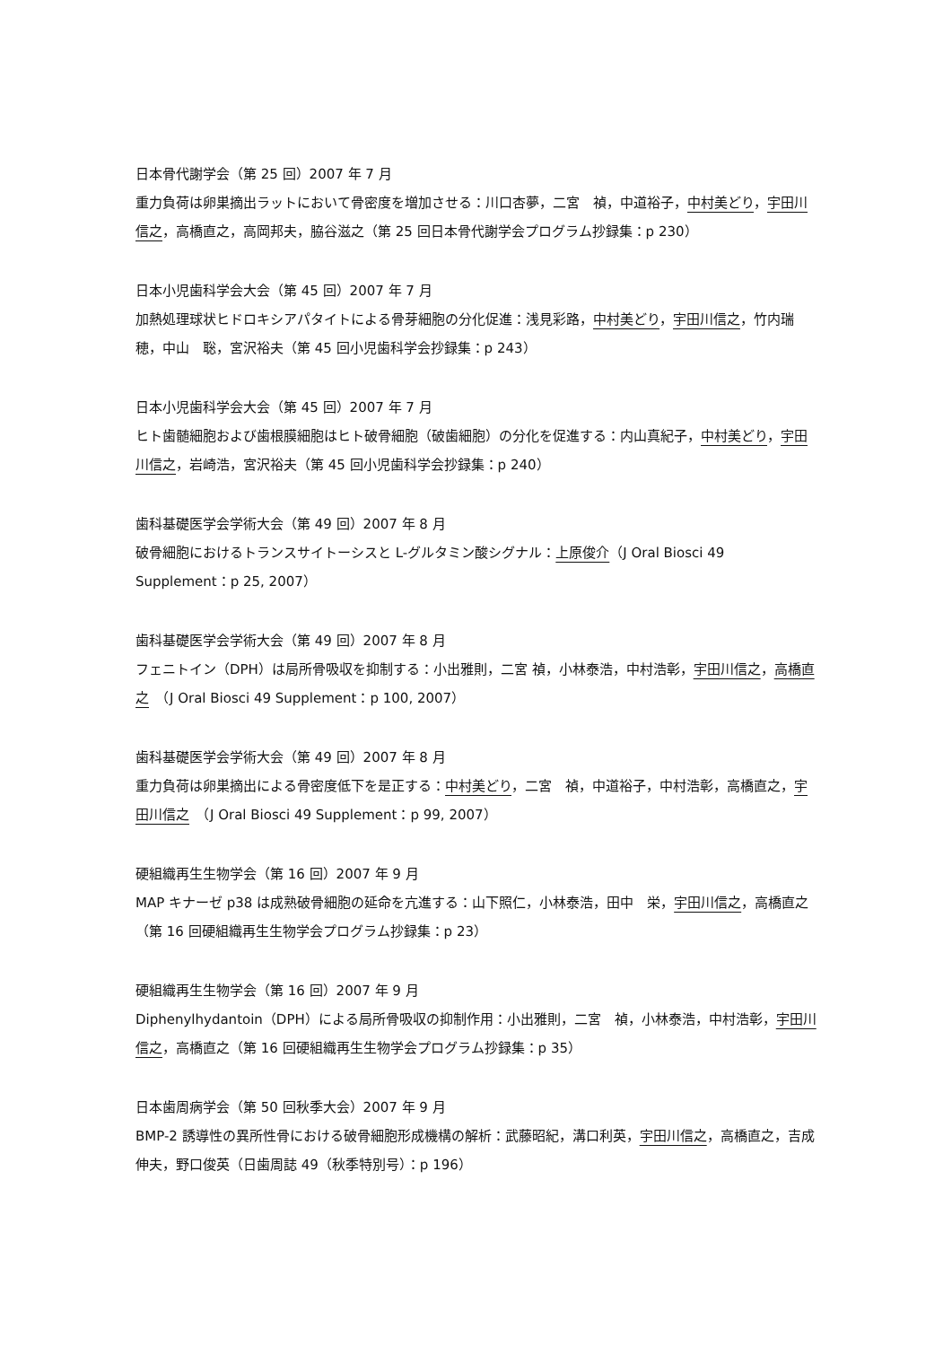日本骨代謝学会（第 25 回）2007 年 7 月
重力負荷は卵巣摘出ラットにおいて骨密度を増加させる：川口杏夢，二宮　禎，中道裕子，中村美どり，宇田川信之，高橋直之，高岡邦夫，脇谷滋之（第 25 回日本骨代謝学会プログラム抄録集：p 230）
日本小児歯科学会大会（第 45 回）2007 年 7 月
加熱処理球状ヒドロキシアパタイトによる骨芽細胞の分化促進：浅見彩路，中村美どり，宇田川信之，竹内瑞穂，中山　聡，宮沢裕夫（第 45 回小児歯科学会抄録集：p 243）
日本小児歯科学会大会（第 45 回）2007 年 7 月
ヒト歯髄細胞および歯根膜細胞はヒト破骨細胞（破歯細胞）の分化を促進する：内山真紀子，中村美どり，宇田川信之，岩崎浩，宮沢裕夫（第 45 回小児歯科学会抄録集：p 240）
歯科基礎医学会学術大会（第 49 回）2007 年 8 月
破骨細胞におけるトランスサイトーシスと L-グルタミン酸シグナル：上原俊介（J Oral Biosci 49 Supplement：p 25, 2007）
歯科基礎医学会学術大会（第 49 回）2007 年 8 月
フェニトイン（DPH）は局所骨吸収を抑制する：小出雅則，二宮 禎，小林泰浩，中村浩彰，宇田川信之，高橋直之　（J Oral Biosci 49 Supplement：p 100, 2007）
歯科基礎医学会学術大会（第 49 回）2007 年 8 月
重力負荷は卵巣摘出による骨密度低下を是正する：中村美どり，二宮　禎，中道裕子，中村浩彰，高橋直之，宇田川信之　（J Oral Biosci 49 Supplement：p 99, 2007）
硬組織再生生物学会（第 16 回）2007 年 9 月
MAP キナーゼ p38 は成熟破骨細胞の延命を亢進する：山下照仁，小林泰浩，田中　栄，宇田川信之，高橋直之（第 16 回硬組織再生生物学会プログラム抄録集：p 23）
硬組織再生生物学会（第 16 回）2007 年 9 月
Diphenylhydantoin（DPH）による局所骨吸収の抑制作用：小出雅則，二宮　禎，小林泰浩，中村浩彰，宇田川信之，高橋直之（第 16 回硬組織再生生物学会プログラム抄録集：p 35）
日本歯周病学会（第 50 回秋季大会）2007 年 9 月
BMP-2 誘導性の異所性骨における破骨細胞形成機構の解析：武藤昭紀，溝口利英，宇田川信之，高橋直之，吉成伸夫，野口俊英（日歯周誌 49（秋季特別号）：p 196）